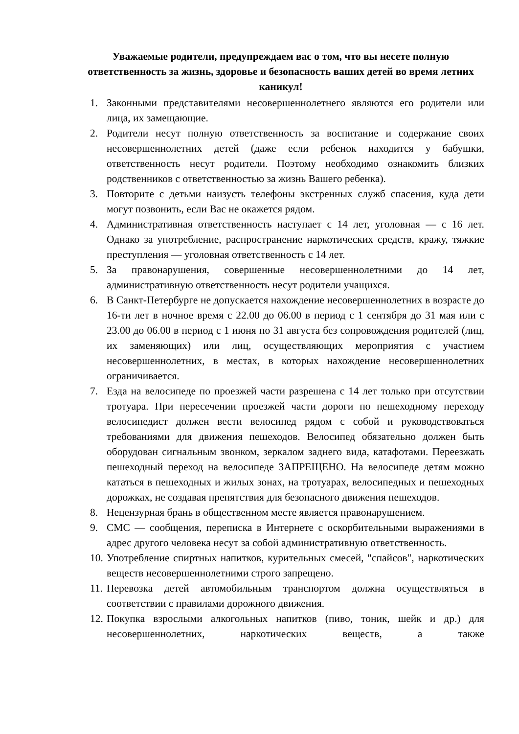Уважаемые родители, предупреждаем вас о том, что вы несете полную ответственность за жизнь, здоровье и безопасность ваших детей во время летних каникул!
1. Законными представителями несовершеннолетнего являются его родители или лица, их замещающие.
2. Родители несут полную ответственность за воспитание и содержание своих несовершеннолетних детей (даже если ребенок находится у бабушки, ответственность несут родители. Поэтому необходимо ознакомить близких родственников с ответственностью за жизнь Вашего ребенка).
3. Повторите с детьми наизусть телефоны экстренных служб спасения, куда дети могут позвонить, если Вас не окажется рядом.
4. Административная ответственность наступает с 14 лет, уголовная — с 16 лет. Однако за употребление, распространение наркотических средств, кражу, тяжкие преступления — уголовная ответственность с 14 лет.
5. За правонарушения, совершенные несовершеннолетними до 14 лет, административную ответственность несут родители учащихся.
6. В Санкт-Петербурге не допускается нахождение несовершеннолетних в возрасте до 16-ти лет в ночное время с 22.00 до 06.00 в период с 1 сентября до 31 мая или с 23.00 до 06.00 в период с 1 июня по 31 августа без сопровождения родителей (лиц, их заменяющих) или лиц, осуществляющих мероприятия с участием несовершеннолетних, в местах, в которых нахождение несовершеннолетних ограничивается.
7. Езда на велосипеде по проезжей части разрешена с 14 лет только при отсутствии тротуара. При пересечении проезжей части дороги по пешеходному переходу велосипедист должен вести велосипед рядом с собой и руководствоваться требованиями для движения пешеходов. Велосипед обязательно должен быть оборудован сигнальным звонком, зеркалом заднего вида, катафотами. Переезжать пешеходный переход на велосипеде ЗАПРЕЩЕНО. На велосипеде детям можно кататься в пешеходных и жилых зонах, на тротуарах, велосипедных и пешеходных дорожках, не создавая препятствия для безопасного движения пешеходов.
8. Нецензурная брань в общественном месте является правонарушением.
9. СМС — сообщения, переписка в Интернете с оскорбительными выражениями в адрес другого человека несут за собой административную ответственность.
10. Употребление спиртных напитков, курительных смесей, "спайсов", наркотических веществ несовершеннолетними строго запрещено.
11. Перевозка детей автомобильным транспортом должна осуществляться в соответствии с правилами дорожного движения.
12. Покупка взрослыми алкогольных напитков (пиво, тоник, шейк и др.) для несовершеннолетних, наркотических веществ, а также